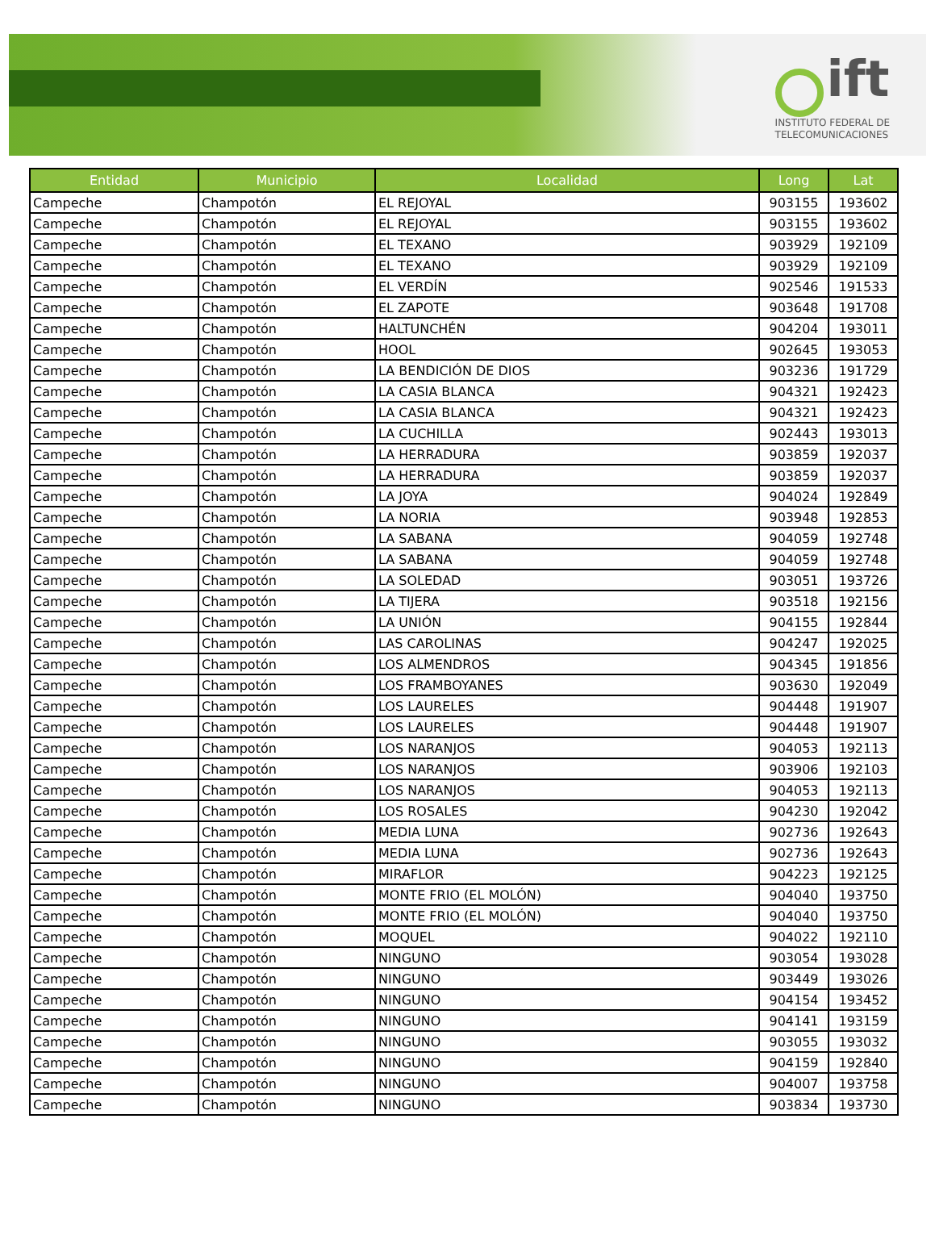ift
INSTITUTO FEDERAL DE
TELECOMUNICACIONES
| Entidad | Municipio | Localidad | Long | Lat |
| --- | --- | --- | --- | --- |
| Campeche | Champotón | EL REJOYAL | 903155 | 193602 |
| Campeche | Champotón | EL REJOYAL | 903155 | 193602 |
| Campeche | Champotón | EL TEXANO | 903929 | 192109 |
| Campeche | Champotón | EL TEXANO | 903929 | 192109 |
| Campeche | Champotón | EL VERDÍN | 902546 | 191533 |
| Campeche | Champotón | EL ZAPOTE | 903648 | 191708 |
| Campeche | Champotón | HALTUNCHÉN | 904204 | 193011 |
| Campeche | Champotón | HOOL | 902645 | 193053 |
| Campeche | Champotón | LA BENDICIÓN DE DIOS | 903236 | 191729 |
| Campeche | Champotón | LA CASIA BLANCA | 904321 | 192423 |
| Campeche | Champotón | LA CASIA BLANCA | 904321 | 192423 |
| Campeche | Champotón | LA CUCHILLA | 902443 | 193013 |
| Campeche | Champotón | LA HERRADURA | 903859 | 192037 |
| Campeche | Champotón | LA HERRADURA | 903859 | 192037 |
| Campeche | Champotón | LA JOYA | 904024 | 192849 |
| Campeche | Champotón | LA NORIA | 903948 | 192853 |
| Campeche | Champotón | LA SABANA | 904059 | 192748 |
| Campeche | Champotón | LA SABANA | 904059 | 192748 |
| Campeche | Champotón | LA SOLEDAD | 903051 | 193726 |
| Campeche | Champotón | LA TIJERA | 903518 | 192156 |
| Campeche | Champotón | LA UNIÓN | 904155 | 192844 |
| Campeche | Champotón | LAS CAROLINAS | 904247 | 192025 |
| Campeche | Champotón | LOS ALMENDROS | 904345 | 191856 |
| Campeche | Champotón | LOS FRAMBOYANES | 903630 | 192049 |
| Campeche | Champotón | LOS LAURELES | 904448 | 191907 |
| Campeche | Champotón | LOS LAURELES | 904448 | 191907 |
| Campeche | Champotón | LOS NARANJOS | 904053 | 192113 |
| Campeche | Champotón | LOS NARANJOS | 903906 | 192103 |
| Campeche | Champotón | LOS NARANJOS | 904053 | 192113 |
| Campeche | Champotón | LOS ROSALES | 904230 | 192042 |
| Campeche | Champotón | MEDIA LUNA | 902736 | 192643 |
| Campeche | Champotón | MEDIA LUNA | 902736 | 192643 |
| Campeche | Champotón | MIRAFLOR | 904223 | 192125 |
| Campeche | Champotón | MONTE FRIO (EL MOLÓN) | 904040 | 193750 |
| Campeche | Champotón | MONTE FRIO (EL MOLÓN) | 904040 | 193750 |
| Campeche | Champotón | MOQUEL | 904022 | 192110 |
| Campeche | Champotón | NINGUNO | 903054 | 193028 |
| Campeche | Champotón | NINGUNO | 903449 | 193026 |
| Campeche | Champotón | NINGUNO | 904154 | 193452 |
| Campeche | Champotón | NINGUNO | 904141 | 193159 |
| Campeche | Champotón | NINGUNO | 903055 | 193032 |
| Campeche | Champotón | NINGUNO | 904159 | 192840 |
| Campeche | Champotón | NINGUNO | 904007 | 193758 |
| Campeche | Champotón | NINGUNO | 903834 | 193730 |